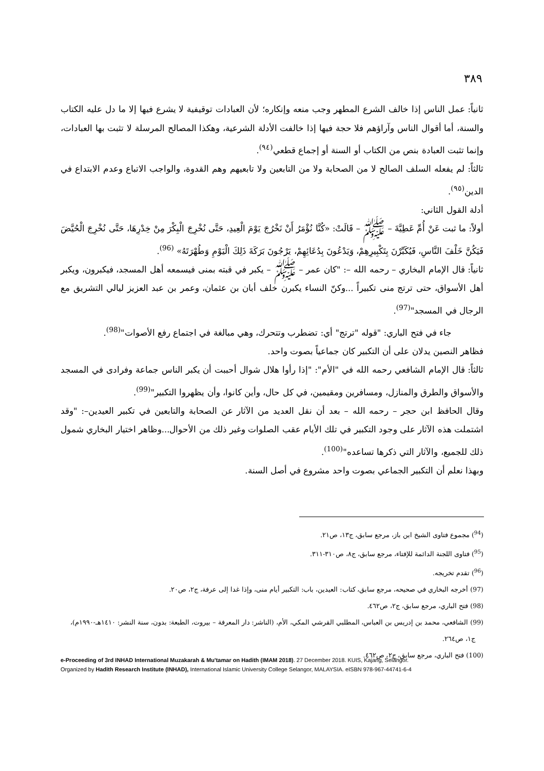٣٨٩
ثانياً: عمل الناس إذا خالف الشرع المطهر وجب منعه وإنكاره؛ لأن العبادات توقيفية لا يشرع فيها إلا ما دل عليه الكتاب والسنة، أما أقوال الناس وآراؤهم فلا حجة فيها إذا خالفت الأدلة الشرعية، وهكذا المصالح المرسلة لا تثبت بها العبادات، وإنما تثبت العبادة بنص من الكتاب أو السنة أو إجماع قطعي<sup>(٩٤)</sup>.
ثالثاً: لم يفعله السلف الصالح لا من الصحابة ولا من التابعين ولا تابعيهم وهم القدوة، والواجب الاتباع وعدم الابتداع في الدين<sup>(٩٥)</sup>.
أدلة القول الثاني:
أولاً: ما ثبت عَنْ أُمِّ عَطِيَّةَ – ﷺ – قَالَتْ: «كُنَّا نُؤْمَرُ أَنْ نَخْرُجَ يَوْمَ الْعِيدِ، حَتَّى نُخْرِجَ الْبِكْرَ مِنْ خِدْرِهَا، حَتَّى نُخْرِجَ الْحُيَّضَ فَيَكُنَّ خَلْفَ النَّاسِ، فَيُكَبِّرْنَ بِتَكْبِيرِهِمْ، وَيَدْعُونَ بِدُعَائِهِمْ، يَرْجُونَ بَرَكَةَ ذَلِكَ الْيَوْمِ وَطُهْرَتَهُ» <sup>(96)</sup>.
ثانياً: قال الإمام البخاري – رحمه الله –: "كان عمر – ﷺ – يكبر في قبته بمنى فيسمعه أهل المسجد، فيكبرون، ويكبر أهل الأسواق، حتى ترتج منى تكبيراً ...وكنّ النساء يكبرن خلف أبان بن عثمان، وعمر بن عبد العزيز ليالي التشريق مع الرجال في المسجد"<sup>(97)</sup>.
جاء في فتح الباري: "قوله "ترتج" أي: تضطرب وتتحرك، وهي مبالغة في اجتماع رفع الأصوات"<sup>(98)</sup>.
فظاهر النصين يدلان على أن التكبير كان جماعياً بصوت واحد.
ثالثاً: قال الإمام الشافعي رحمه الله في "الأم": "إذا رأوا هلال شوال أحببت أن يكبر الناس جماعة وفرادى في المسجد والأسواق والطرق والمنازل، ومسافرين ومقيمين، في كل حال، وأين كانوا، وأن يظهروا التكبير"<sup>(99)</sup>.
وقال الحافظ ابن حجر – رحمه الله – بعد أن نقل العديد من الآثار عن الصحابة والتابعين في تكبير العيدين–: "وقد اشتملت هذه الآثار على وجود التكبير في تلك الأيام عقب الصلوات وغير ذلك من الأحوال...وظاهر اختيار البخاري شمول ذلك للجميع، والآثار التي ذكرها تساعده"<sup>(100)</sup>.
وبهذا نعلم أن التكبير الجماعي بصوت واحد مشروع في أصل السنة.
(<sup>94</sup>) مجموع فتاوى الشيخ ابن باز، مرجع سابق، ج١٣، ص٢١.
(<sup>95</sup>) فتاوى اللجنة الدائمة للإفتاء، مرجع سابق، ج٨، ص٣١٠-٣١١.
(<sup>96</sup>) تقدم تخريجه.
(97) أخرجه البخاري في صحيحه، مرجع سابق، كتاب: العيدين، باب: التكبير أيام منى، وإذا غدا إلى عرفة، ج٢، ص٢٠.
(98) فتح الباري، مرجع سابق، ج٢، ص٤٦٢.
(99) الشافعي، محمد بن إدريس بن العباس، المطلبي القرشي المكي، الأم، (الناشر: دار المعرفة – بيروت، الطبعة: بدون، سنة النشر: ١٤١٠هـ-١٩٩٠م)،
ج١، ص٢٦٤.
(100) فتح الباري، مرجع سابق، ج٢، ص٤٦٢.
e-Proceeding of 3rd INHAD International Muzakarah & Mu'tamar on Hadith (IMAM 2018). 27 December 2018. KUIS, Kajang, Selangor.
Organized by Hadith Research Institute (INHAD), International Islamic University College Selangor, MALAYSIA. eISBN 978-967-44741-6-4